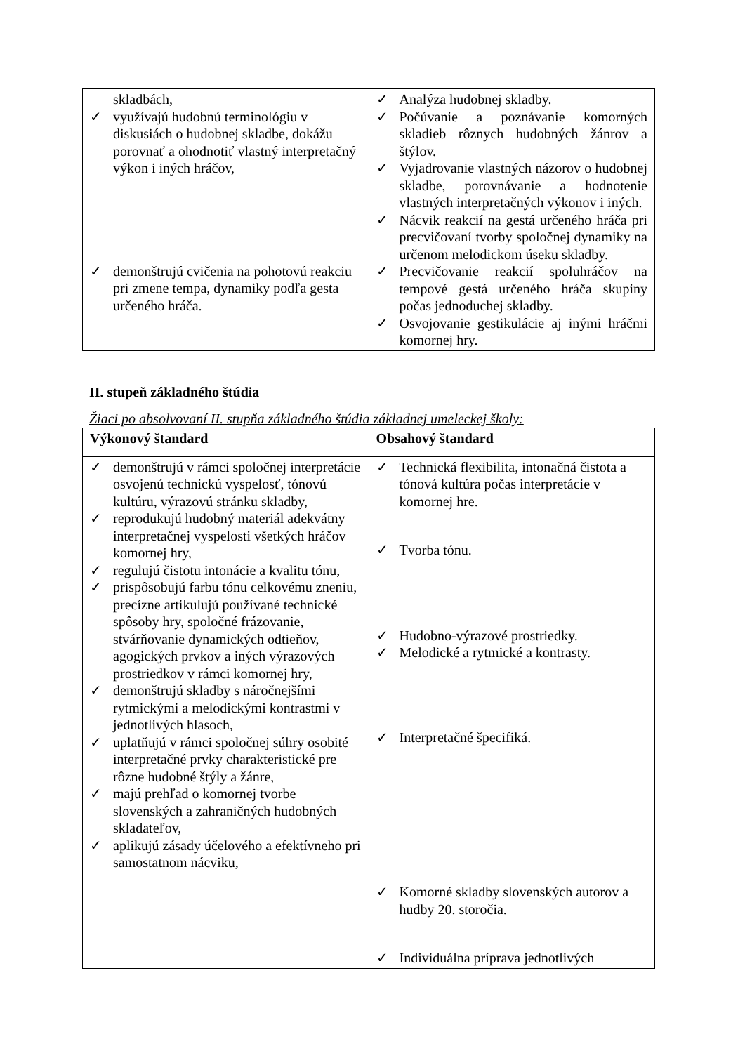| skladbách, ✓ využívajú hudobnú terminológiu v diskusiách o hudobnej skladbe, dokážu porovnať a ohodnotiť vlastný interpretačný výkon i iných hráčov, ✓ demonštrujú cvičenia na pohotovú reakciu pri zmene tempa, dynamiky podľa gesta určeného hráča. | ✓ Analýza hudobnej skladby. ✓ Počúvanie a poznávanie komorných skladieb rôznych hudobných žánrov a štýlov. ✓ Vyjadrovanie vlastných názorov o hudobnej skladbe, porovnávanie a hodnotenie vlastných interpretačných výkonov i iných. ✓ Nácvik reakcií na gestá určeného hráča pri precvičovaní tvorby spoločnej dynamiky na určenom melodickom úseku skladby. ✓ Precvičovanie reakcií spoluhráčov na tempové gestá určeného hráča skupiny počas jednoduchej skladby. ✓ Osvojovanie gestikulácie aj inými hráčmi komornej hry. |
II. stupeň základného štúdia
Žiaci po absolvovaní II. stupňa základného štúdia základnej umeleckej školy:
| Výkonový štandard | Obsahový štandard |
| ✓ demonštrujú v rámci spoločnej interpretácie osvojenú technickú vyspelosť, tónovú kultúru, výrazovú stránku skladby, ✓ reprodukujú hudobný materiál adekvátny interpretačnej vyspelosti všetkých hráčov komornej hry, ✓ regulujú čistotu intonácie a kvalitu tónu, ✓ prispôsobujú farbu tónu celkovému zneniu, precízne artikulujú používané technické spôsoby hry, spoločné frázovanie, stvárňovanie dynamických odtieňov, agogických prvkov a iných výrazových prostriedkov v rámci komornej hry, ✓ demonštrujú skladby s náročnejšími rytmickými a melodickými kontrastmi v jednotlivých hlasoch, ✓ uplatňujú v rámci spoločnej súhry osobité interpretačné prvky charakteristické pre rôzne hudobné štýly a žánre, ✓ majú prehľad o komornej tvorbe slovenských a zahraničných hudobných skladateľov, ✓ aplikujú zásady účelového a efektívneho pri samostatnom nácviku, | ✓ Technická flexibilita, intonačná čistota a tónová kultúra počas interpretácie v komornej hre. ✓ Tvorba tónu. ✓ Hudobno-výrazové prostriedky. ✓ Melodické a rytmické a kontrasty. ✓ Interpretačné špecifiká. ✓ Komorné skladby slovenských autorov a hudby 20. storočia. ✓ Individuálna príprava jednotlivých |